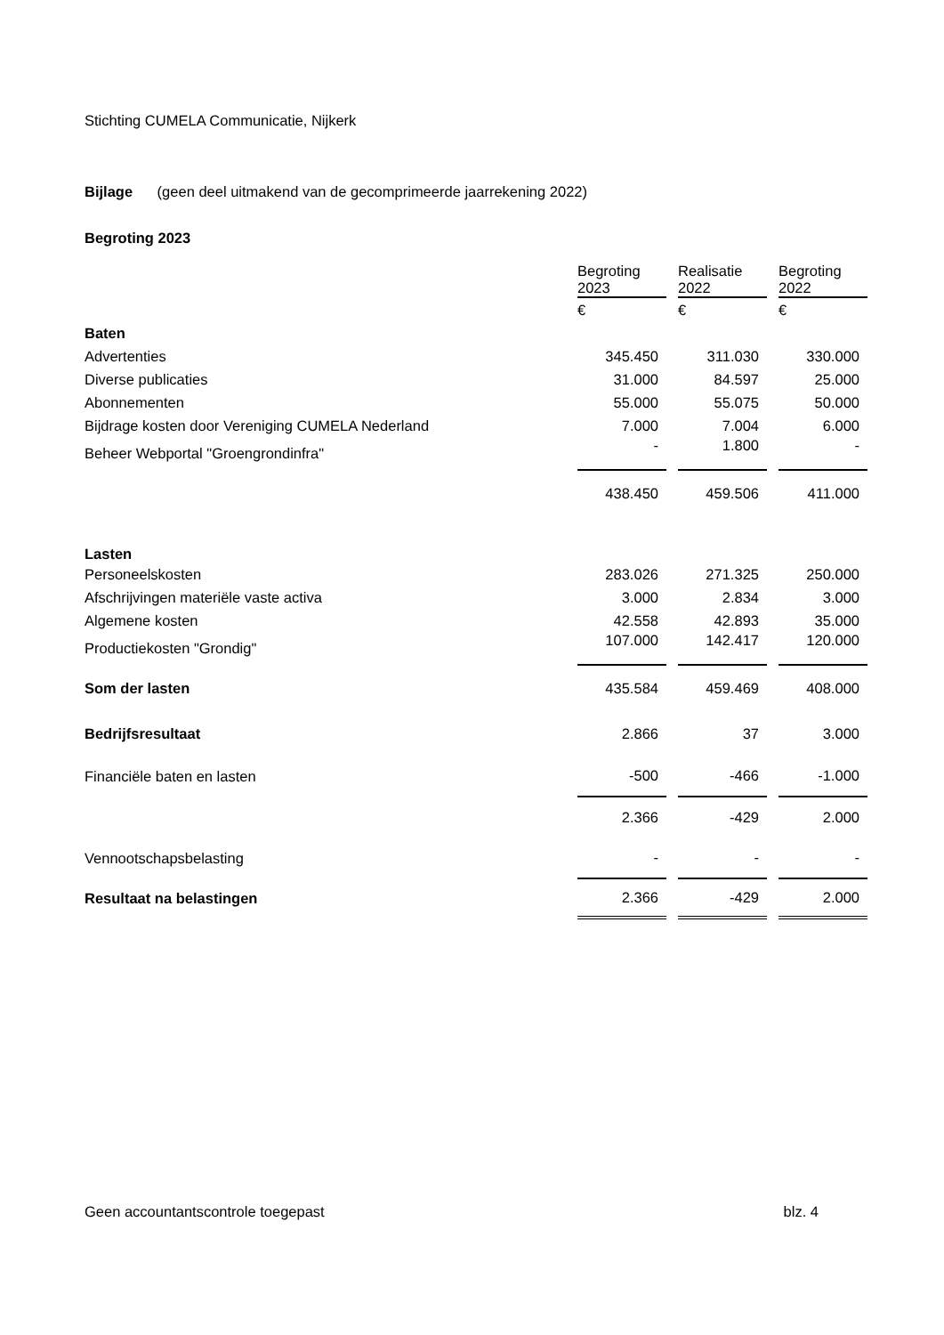Stichting CUMELA Communicatie, Nijkerk
Bijlage (geen deel uitmakend van de gecomprimeerde jaarrekening 2022)
Begroting 2023
| | Begroting 2023 | | Realisatie 2022 | | Begroting 2022 |
| --- | --- | --- | --- | --- | --- |
| | € | | € | | € |
| Baten | | | | | |
| Advertenties | 345.450 | | 311.030 | | 330.000 |
| Diverse publicaties | 31.000 | | 84.597 | | 25.000 |
| Abonnementen | 55.000 | | 55.075 | | 50.000 |
| Bijdrage kosten door Vereniging CUMELA Nederland | 7.000 | | 7.004 | | 6.000 |
| Beheer Webportal "Groengrondinfra" | - | | 1.800 | | - |
| | 438.450 | | 459.506 | | 411.000 |
| Lasten | | | | | |
| Personeelskosten | 283.026 | | 271.325 | | 250.000 |
| Afschrijvingen materiële vaste activa | 3.000 | | 2.834 | | 3.000 |
| Algemene kosten | 42.558 | | 42.893 | | 35.000 |
| Productiekosten "Grondig" | 107.000 | | 142.417 | | 120.000 |
| Som der lasten | 435.584 | | 459.469 | | 408.000 |
| Bedrijfsresultaat | 2.866 | | 37 | | 3.000 |
| Financiële baten en lasten | -500 | | -466 | | -1.000 |
| | 2.366 | | -429 | | 2.000 |
| Vennootschapsbelasting | - | | - | | - |
| Resultaat na belastingen | 2.366 | | -429 | | 2.000 |
Geen accountantscontrole toegepast blz. 4